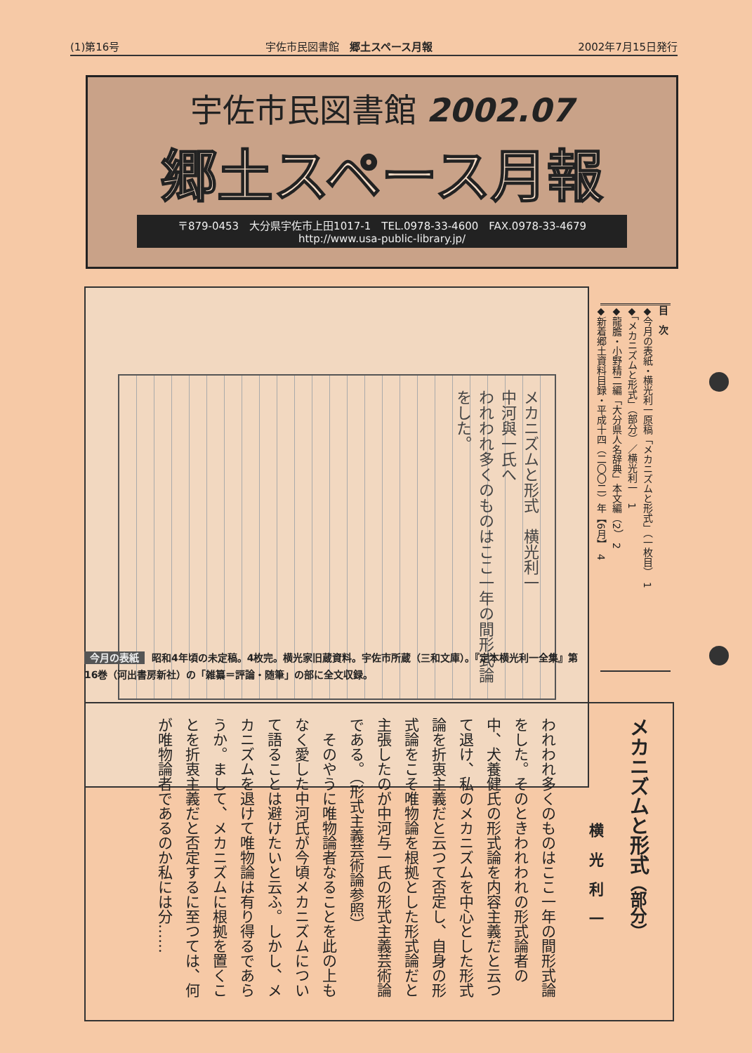(1)第16号 宇佐市民図書館　郷土スペース月報 2002年7月15日発行
宇佐市民図書館 2002.07
郷土スペース月報
〒879-0453　大分県宇佐市上田1017-1　TEL.0978-33-4600　FAX.0978-33-4679
http://www.usa-public-library.jp/
メカニズムと形式　横光利一
中河與一氏へ
われわれ多くのものはここ一年の間形式論をした。
目　次
◆今月の表紙・横光利一原稿「メカニズムと形式」（一枚目）　1
◆「メカニズムと形式」（部分）／横光利一　1
◆龍膽・小野精二編「大分県人名辞典」本文編（2）　2
◆新着郷土資料目録・平成十四（二〇〇二）年【6月】　4
今月の表紙 昭和4年頃の未定稿。4枚完。横光家旧蔵資料。宇佐市所蔵（三和文庫）。『定本横光利一全集』第16巻（河出書房新社）の「雑纂＝評論・随筆」の部に全文収録。
メカニズムと形式（部分）
横　光　利　一
われわれ多くのものはここ一年の間形式論をした。そのときわれわれの形式論者の中、犬養健氏の形式論を内容主義だと云つて退け、私のメカニズムを中心とした形式論を折衷主義だと云つて否定し、自身の形式論をこそ唯物論を根拠とした形式論だと主張したのが中河与一氏の形式主義芸術論である。（形式主義芸術論参照）
　そのやうに唯物論者なることを此の上もなく愛した中河氏が今頃メカニズムについて語ることは避けたいと云ふ。しかし、メカニズムを退けて唯物論は有り得るであらうか。まして、メカニズムに根拠を置くことを折衷主義だと否定するに至つては、何が唯物論者であるのか私には分……